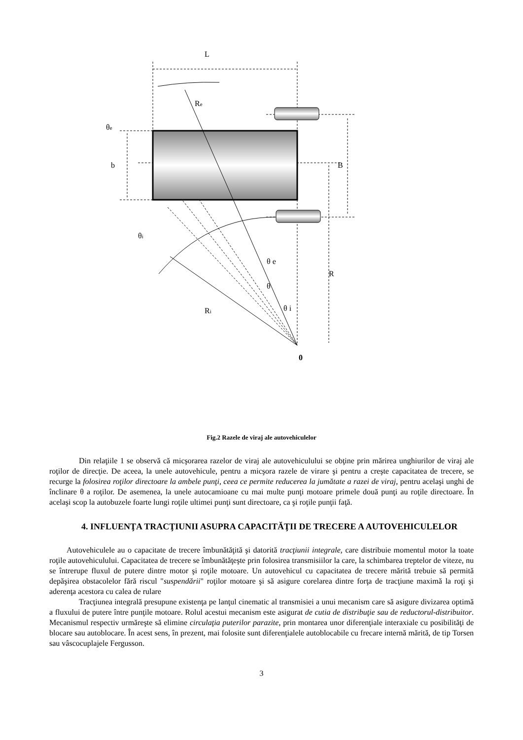L
Re
θe
b
B
R
θ e
θ
θ i
θi
Ri
0
Fig.2 Razele de viraj ale autovehiculelor
Din relaţiile 1 se observă că micşorarea razelor de viraj ale autovehiculului se obţine prin mărirea unghiurilor de viraj ale roţilor de direcţie. De aceea, la unele autovehicule, pentru a micşora razele de virare şi pentru a creşte capacitatea de trecere, se recurge la folosirea roţilor directoare la ambele punţi, ceea ce permite reducerea la jumătate a razei de viraj, pentru acelaşi unghi de înclinare θ a roţilor. De asemenea, la unele autocamioane cu mai multe punţi motoare primele două punţi au roţile directoare. În acelaşi scop la autobuzele foarte lungi roţile ultimei punţi sunt directoare, ca şi roţile punţii faţă.
4. INFLUENŢA TRACŢIUNII ASUPRA CAPACITĂŢII DE TRECERE A AUTOVEHICULELOR
Autovehiculele au o capacitate de trecere îmbunătăţită şi datorită tracţiunii integrale, care distribuie momentul motor la toate roţile autovehiculului. Capacitatea de trecere se îmbunătăţeşte prin folosirea transmisiilor la care, la schimbarea treptelor de viteze, nu se întrerupe fluxul de putere dintre motor şi roţile motoare. Un autovehicul cu capacitatea de trecere mărită trebuie să permită depăşirea obstacolelor fără riscul "suspendării" roţilor motoare şi să asigure corelarea dintre forţa de tracţiune maximă la roţi şi aderenţa acestora cu calea de rulare
Tracţiunea integrală presupune existenţa pe lanţul cinematic al transmisiei a unui mecanism care să asigure divizarea optimă a fluxului de putere între punţile motoare. Rolul acestui mecanism este asigurat de cutia de distribuţie sau de reductorul-distribuitor. Mecanismul respectiv urmăreşte să elimine circulaţia puterilor parazite, prin montarea unor diferenţiale interaxiale cu posibilităţi de blocare sau autoblocare. În acest sens, în prezent, mai folosite sunt diferenţialele autoblocabile cu frecare internă mărită, de tip Torsen sau vâscocuplajele Fergusson.
3